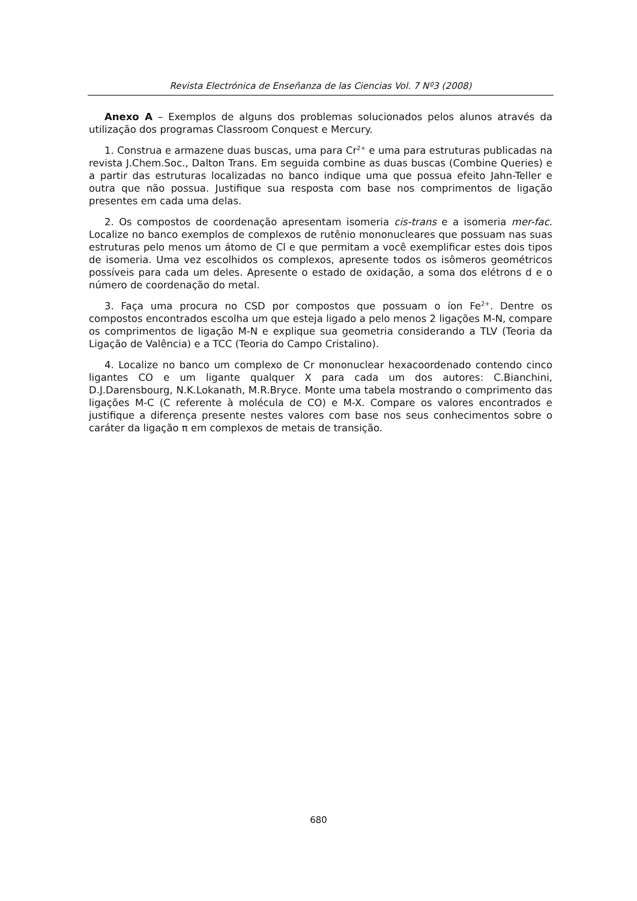Revista Electrónica de Enseñanza de las Ciencias Vol. 7 Nº3 (2008)
Anexo A – Exemplos de alguns dos problemas solucionados pelos alunos através da utilização dos programas Classroom Conquest e Mercury.
1. Construa e armazene duas buscas, uma para Cr<sup>2+</sup> e uma para estruturas publicadas na revista J.Chem.Soc., Dalton Trans. Em seguida combine as duas buscas (Combine Queries) e a partir das estruturas localizadas no banco indique uma que possua efeito Jahn-Teller e outra que não possua. Justifique sua resposta com base nos comprimentos de ligação presentes em cada uma delas.
2. Os compostos de coordenação apresentam isomeria cis-trans e a isomeria mer-fac. Localize no banco exemplos de complexos de rutênio mononucleares que possuam nas suas estruturas pelo menos um átomo de Cl e que permitam a você exemplificar estes dois tipos de isomeria. Uma vez escolhidos os complexos, apresente todos os isômeros geométricos possíveis para cada um deles. Apresente o estado de oxidação, a soma dos elétrons d e o número de coordenação do metal.
3. Faça uma procura no CSD por compostos que possuam o íon Fe<sup>2+</sup>. Dentre os compostos encontrados escolha um que esteja ligado a pelo menos 2 ligações M-N, compare os comprimentos de ligação M-N e explique sua geometria considerando a TLV (Teoria da Ligação de Valência) e a TCC (Teoria do Campo Cristalino).
4. Localize no banco um complexo de Cr mononuclear hexacoordenado contendo cinco ligantes CO e um ligante qualquer X para cada um dos autores: C.Bianchini, D.J.Darensbourg, N.K.Lokanath, M.R.Bryce. Monte uma tabela mostrando o comprimento das ligações M-C (C referente à molécula de CO) e M-X. Compare os valores encontrados e justifique a diferença presente nestes valores com base nos seus conhecimentos sobre o caráter da ligação π em complexos de metais de transição.
680